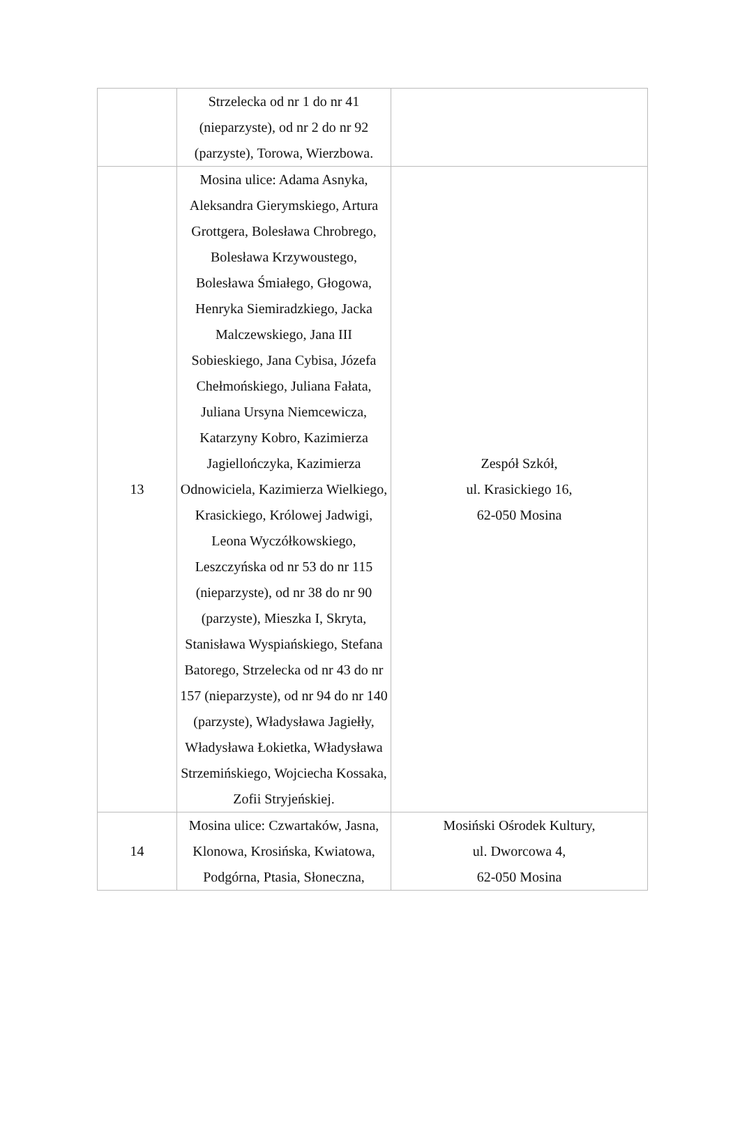| | Strzelecka od nr 1 do nr 41 (nieparzyste), od nr 2 do nr 92 (parzyste), Torowa, Wierzbowa. | |
| 13 | Mosina ulice: Adama Asnyka, Aleksandra Gierymskiego, Artura Grottgera, Bolesława Chrobrego, Bolesława Krzywoustego, Bolesława Śmiałego, Głogowa, Henryka Siemiradzkiego, Jacka Malczewskiego, Jana III Sobieskiego, Jana Cybisa, Józefa Chełmońskiego, Juliana Fałata, Juliana Ursyna Niemcewicza, Katarzyny Kobro, Kazimierza Jagiellończyka, Kazimierza Odnowiciela, Kazimierza Wielkiego, Krasickiego, Królowej Jadwigi, Leona Wyczółkowskiego, Leszczyńska od nr 53 do nr 115 (nieparzyste), od nr 38 do nr 90 (parzyste), Mieszka I, Skryta, Stanisława Wyspiańskiego, Stefana Batorego, Strzelecka od nr 43 do nr 157 (nieparzyste), od nr 94 do nr 140 (parzyste), Władysława Jagiełły, Władysława Łokietka, Władysława Strzemińskiego, Wojciecha Kossaka, Zofii Stryjeńskiej. | Zespół Szkół, ul. Krasickiego 16, 62-050 Mosina |
| 14 | Mosina ulice: Czwartaków, Jasna, Klonowa, Krosińska, Kwiatowa, Podgórna, Ptasia, Słoneczna, | Mosiński Ośrodek Kultury, ul. Dworcowa 4, 62-050 Mosina |